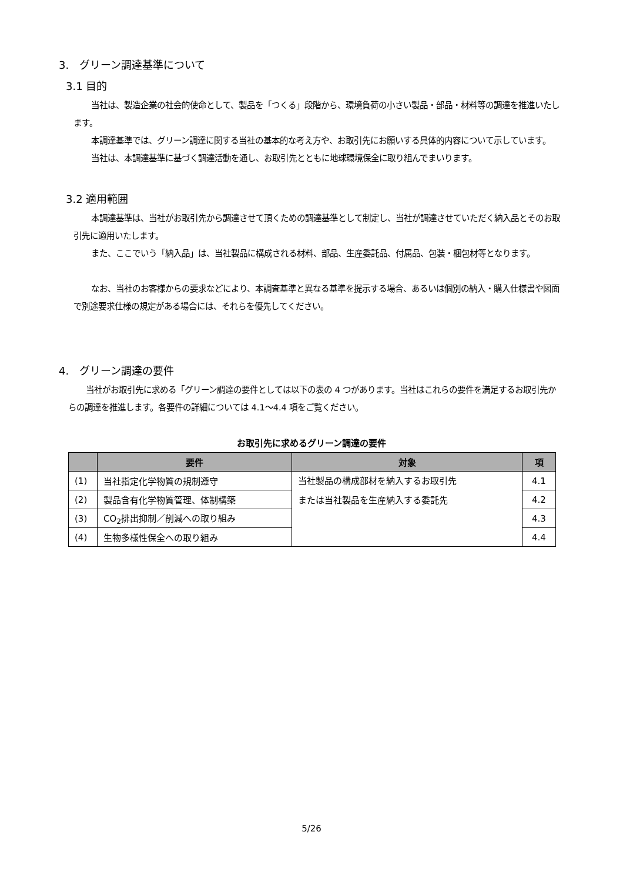3.　グリーン調達基準について
3.1 目的
当社は、製造企業の社会的使命として、製品を「つくる」段階から、環境負荷の小さい製品・部品・材料等の調達を推進いたします。
本調達基準では、グリーン調達に関する当社の基本的な考え方や、お取引先にお願いする具体的内容について示しています。
当社は、本調達基準に基づく調達活動を通し、お取引先とともに地球環境保全に取り組んでまいります。
3.2 適用範囲
本調達基準は、当社がお取引先から調達させて頂くための調達基準として制定し、当社が調達させていただく納入品とそのお取引先に適用いたします。
また、ここでいう「納入品」は、当社製品に構成される材料、部品、生産委託品、付属品、包装・梱包材等となります。
なお、当社のお客様からの要求などにより、本調査基準と異なる基準を提示する場合、あるいは個別の納入・購入仕様書や図面で別途要求仕様の規定がある場合には、それらを優先してください。
4.　グリーン調達の要件
当社がお取引先に求める「グリーン調達の要件としては以下の表の 4 つがあります。当社はこれらの要件を満足するお取引先からの調達を推進します。各要件の詳細については 4.1～4.4 項をご覧ください。
お取引先に求めるグリーン調達の要件
| | 要件 | 対象 | 項 |
| --- | --- | --- | --- |
| (1) | 当社指定化学物質の規制遵守 | 当社製品の構成部材を納入するお取引先 または当社製品を生産納入する委託先 | 4.1 |
| (2) | 製品含有化学物質管理、体制構築 | | 4.2 |
| (3) | CO<sub>2</sub>排出抑制／削減への取り組み | | 4.3 |
| (4) | 生物多様性保全への取り組み | | 4.4 |
5/26